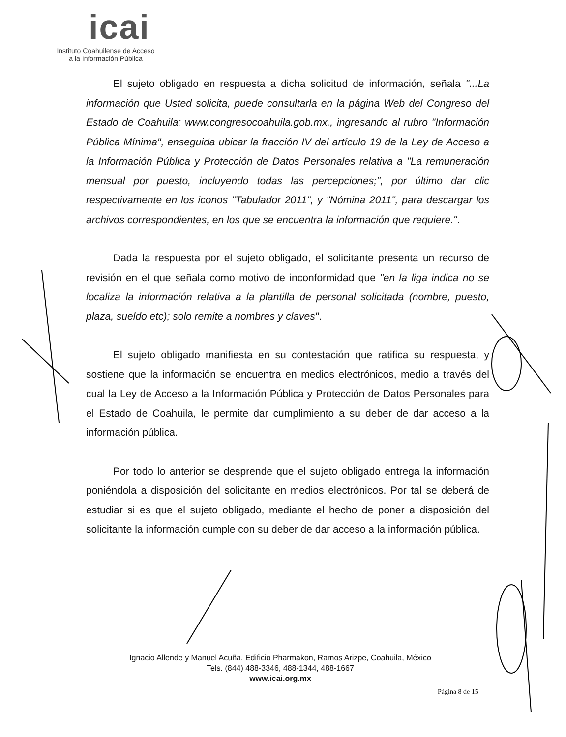icai
Instituto Coahuilense de Acceso
a la Información Pública
El sujeto obligado en respuesta a dicha solicitud de información, señala "...La información que Usted solicita, puede consultarla en la página Web del Congreso del Estado de Coahuila: www.congresocoahuila.gob.mx., ingresando al rubro "Información Pública Mínima", enseguida ubicar la fracción IV del artículo 19 de la Ley de Acceso a la Información Pública y Protección de Datos Personales relativa a "La remuneración mensual por puesto, incluyendo todas las percepciones;", por último dar clic respectivamente en los iconos "Tabulador 2011", y "Nómina 2011", para descargar los archivos correspondientes, en los que se encuentra la información que requiere.".
Dada la respuesta por el sujeto obligado, el solicitante presenta un recurso de revisión en el que señala como motivo de inconformidad que "en la liga indica no se localiza la información relativa a la plantilla de personal solicitada (nombre, puesto, plaza, sueldo etc); solo remite a nombres y claves".
El sujeto obligado manifiesta en su contestación que ratifica su respuesta, y sostiene que la información se encuentra en medios electrónicos, medio a través del cual la Ley de Acceso a la Información Pública y Protección de Datos Personales para el Estado de Coahuila, le permite dar cumplimiento a su deber de dar acceso a la información pública.
Por todo lo anterior se desprende que el sujeto obligado entrega la información poniéndola a disposición del solicitante en medios electrónicos. Por tal se deberá de estudiar si es que el sujeto obligado, mediante el hecho de poner a disposición del solicitante la información cumple con su deber de dar acceso a la información pública.
Ignacio Allende y Manuel Acuña, Edificio Pharmakon, Ramos Arizpe, Coahuila, México
Tels. (844) 488-3346, 488-1344, 488-1667
www.icai.org.mx
Página 8 de 15